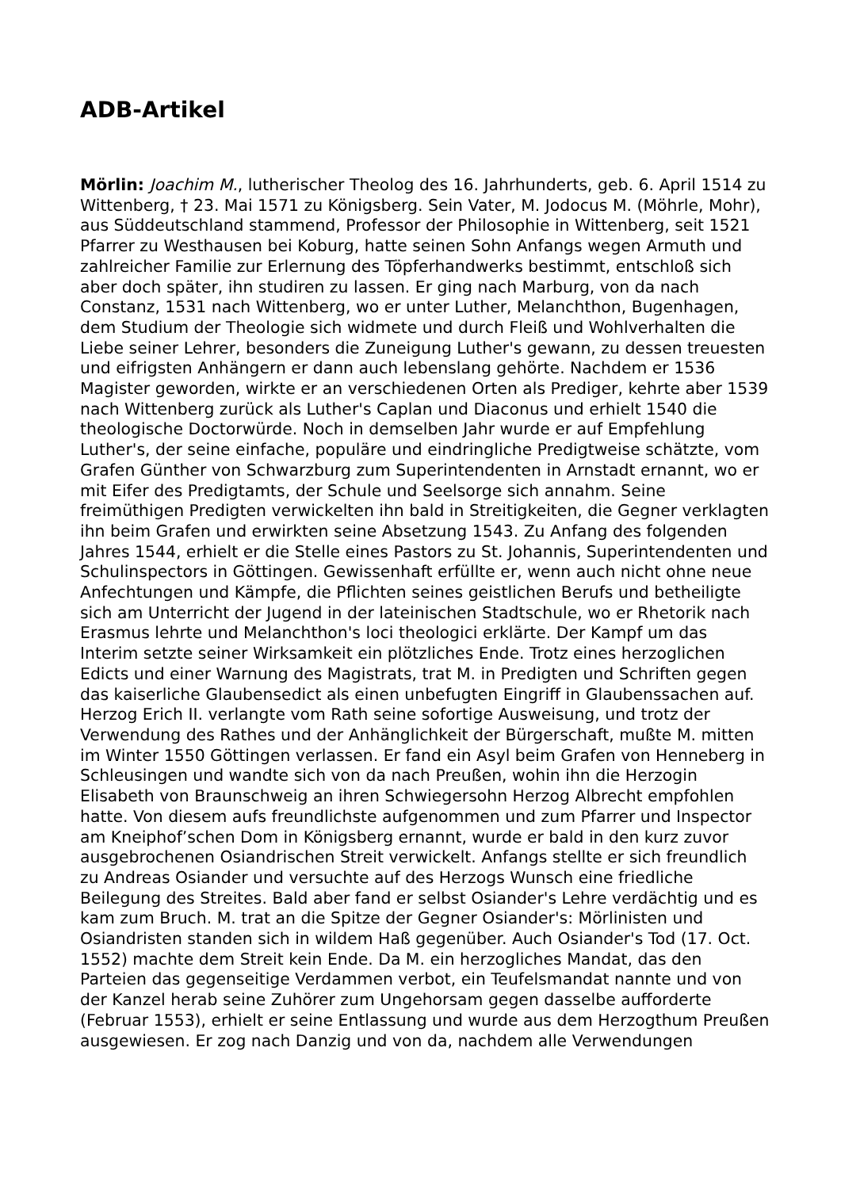ADB-Artikel
Mörlin: Joachim M., lutherischer Theolog des 16. Jahrhunderts, geb. 6. April 1514 zu Wittenberg, † 23. Mai 1571 zu Königsberg. Sein Vater, M. Jodocus M. (Möhrle, Mohr), aus Süddeutschland stammend, Professor der Philosophie in Wittenberg, seit 1521 Pfarrer zu Westhausen bei Koburg, hatte seinen Sohn Anfangs wegen Armuth und zahlreicher Familie zur Erlernung des Töpferhandwerks bestimmt, entschloß sich aber doch später, ihn studiren zu lassen. Er ging nach Marburg, von da nach Constanz, 1531 nach Wittenberg, wo er unter Luther, Melanchthon, Bugenhagen, dem Studium der Theologie sich widmete und durch Fleiß und Wohlverhalten die Liebe seiner Lehrer, besonders die Zuneigung Luther's gewann, zu dessen treuesten und eifrigsten Anhängern er dann auch lebenslang gehörte. Nachdem er 1536 Magister geworden, wirkte er an verschiedenen Orten als Prediger, kehrte aber 1539 nach Wittenberg zurück als Luther's Caplan und Diaconus und erhielt 1540 die theologische Doctorwürde. Noch in demselben Jahr wurde er auf Empfehlung Luther's, der seine einfache, populäre und eindringliche Predigtweise schätzte, vom Grafen Günther von Schwarzburg zum Superintendenten in Arnstadt ernannt, wo er mit Eifer des Predigtamts, der Schule und Seelsorge sich annahm. Seine freimüthigen Predigten verwickelten ihn bald in Streitigkeiten, die Gegner verklagten ihn beim Grafen und erwirkten seine Absetzung 1543. Zu Anfang des folgenden Jahres 1544, erhielt er die Stelle eines Pastors zu St. Johannis, Superintendenten und Schulinspectors in Göttingen. Gewissenhaft erfüllte er, wenn auch nicht ohne neue Anfechtungen und Kämpfe, die Pflichten seines geistlichen Berufs und betheiligte sich am Unterricht der Jugend in der lateinischen Stadtschule, wo er Rhetorik nach Erasmus lehrte und Melanchthon's loci theologici erklärte. Der Kampf um das Interim setzte seiner Wirksamkeit ein plötzliches Ende. Trotz eines herzoglichen Edicts und einer Warnung des Magistrats, trat M. in Predigten und Schriften gegen das kaiserliche Glaubensedict als einen unbefugten Eingriff in Glaubenssachen auf. Herzog Erich II. verlangte vom Rath seine sofortige Ausweisung, und trotz der Verwendung des Rathes und der Anhänglichkeit der Bürgerschaft, mußte M. mitten im Winter 1550 Göttingen verlassen. Er fand ein Asyl beim Grafen von Henneberg in Schleusingen und wandte sich von da nach Preußen, wohin ihn die Herzogin Elisabeth von Braunschweig an ihren Schwiegersohn Herzog Albrecht empfohlen hatte. Von diesem aufs freundlichste aufgenommen und zum Pfarrer und Inspector am Kneiphof’schen Dom in Königsberg ernannt, wurde er bald in den kurz zuvor ausgebrochenen Osiandrischen Streit verwickelt. Anfangs stellte er sich freundlich zu Andreas Osiander und versuchte auf des Herzogs Wunsch eine friedliche Beilegung des Streites. Bald aber fand er selbst Osiander's Lehre verdächtig und es kam zum Bruch. M. trat an die Spitze der Gegner Osiander's: Mörlinisten und Osiandristen standen sich in wildem Haß gegenüber. Auch Osiander's Tod (17. Oct. 1552) machte dem Streit kein Ende. Da M. ein herzogliches Mandat, das den Parteien das gegenseitige Verdammen verbot, ein Teufelsmandat nannte und von der Kanzel herab seine Zuhörer zum Ungehorsam gegen dasselbe aufforderte (Februar 1553), erhielt er seine Entlassung und wurde aus dem Herzogthum Preußen ausgewiesen. Er zog nach Danzig und von da, nachdem alle Verwendungen